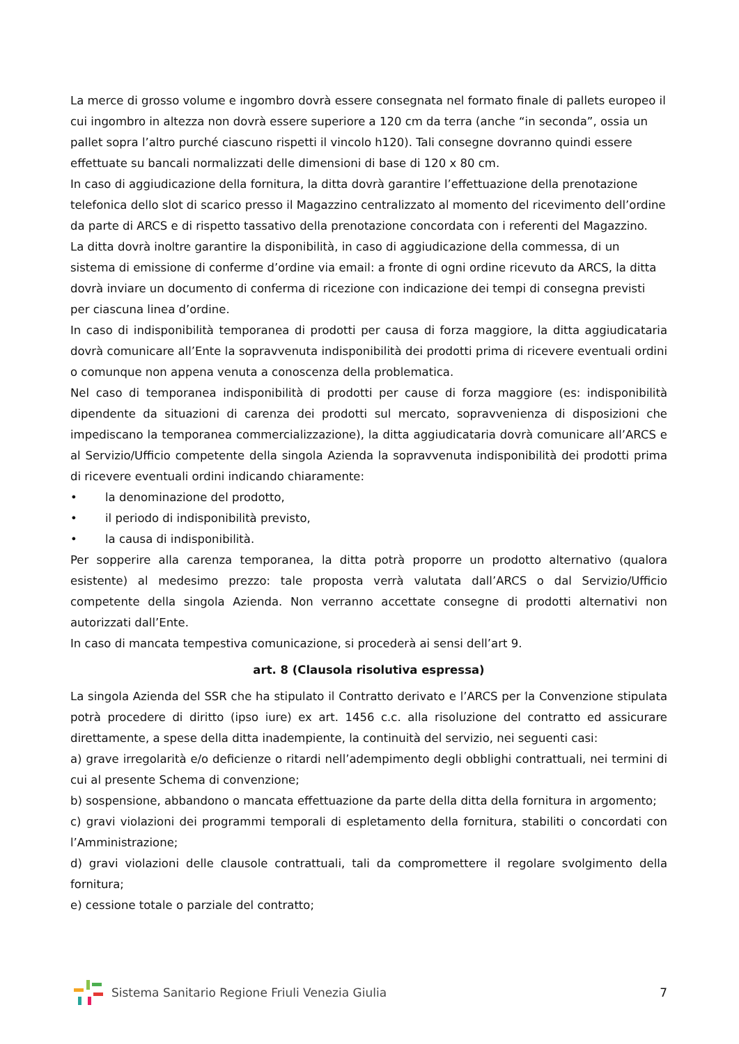La merce di grosso volume e ingombro dovrà essere consegnata nel formato finale di pallets europeo il cui ingombro in altezza non dovrà essere superiore a 120 cm da terra (anche “in seconda”, ossia un pallet sopra l’altro purché ciascuno rispetti il vincolo h120). Tali consegne dovranno quindi essere effettuate su bancali normalizzati delle dimensioni di base di 120 x 80 cm.
In caso di aggiudicazione della fornitura, la ditta dovrà garantire l’effettuazione della prenotazione telefonica dello slot di scarico presso il Magazzino centralizzato al momento del ricevimento dell’ordine da parte di ARCS e di rispetto tassativo della prenotazione concordata con i referenti del Magazzino.
La ditta dovrà inoltre garantire la disponibilità, in caso di aggiudicazione della commessa, di un sistema di emissione di conferme d’ordine via email: a fronte di ogni ordine ricevuto da ARCS, la ditta dovrà inviare un documento di conferma di ricezione con indicazione dei tempi di consegna previsti per ciascuna linea d’ordine.
In caso di indisponibilità temporanea di prodotti per causa di forza maggiore, la ditta aggiudicataria dovrà comunicare all’Ente la sopravvenuta indisponibilità dei prodotti prima di ricevere eventuali ordini o comunque non appena venuta a conoscenza della problematica.
Nel caso di temporanea indisponibilità di prodotti per cause di forza maggiore (es: indisponibilità dipendente da situazioni di carenza dei prodotti sul mercato, sopravvenienza di disposizioni che impediscano la temporanea commercializzazione), la ditta aggiudicataria dovrà comunicare all’ARCS e al Servizio/Ufficio competente della singola Azienda la sopravvenuta indisponibilità dei prodotti prima di ricevere eventuali ordini indicando chiaramente:
• la denominazione del prodotto,
• il periodo di indisponibilità previsto,
• la causa di indisponibilità.
Per sopperire alla carenza temporanea, la ditta potrà proporre un prodotto alternativo (qualora esistente) al medesimo prezzo: tale proposta verrà valutata dall’ARCS o dal Servizio/Ufficio competente della singola Azienda. Non verranno accettate consegne di prodotti alternativi non autorizzati dall’Ente.
In caso di mancata tempestiva comunicazione, si procederà ai sensi dell’art 9.
art. 8 (Clausola risolutiva espressa)
La singola Azienda del SSR che ha stipulato il Contratto derivato e l’ARCS per la Convenzione stipulata potrà procedere di diritto (ipso iure) ex art. 1456 c.c. alla risoluzione del contratto ed assicurare direttamente, a spese della ditta inadempiente, la continuità del servizio, nei seguenti casi:
a) grave irregolarità e/o deficienze o ritardi nell’adempimento degli obblighi contrattuali, nei termini di cui al presente Schema di convenzione;
b) sospensione, abbandono o mancata effettuazione da parte della ditta della fornitura in argomento;
c) gravi violazioni dei programmi temporali di espletamento della fornitura, stabiliti o concordati con l’Amministrazione;
d) gravi violazioni delle clausole contrattuali, tali da compromettere il regolare svolgimento della fornitura;
e) cessione totale o parziale del contratto;
Sistema Sanitario Regione Friuli Venezia Giulia
7